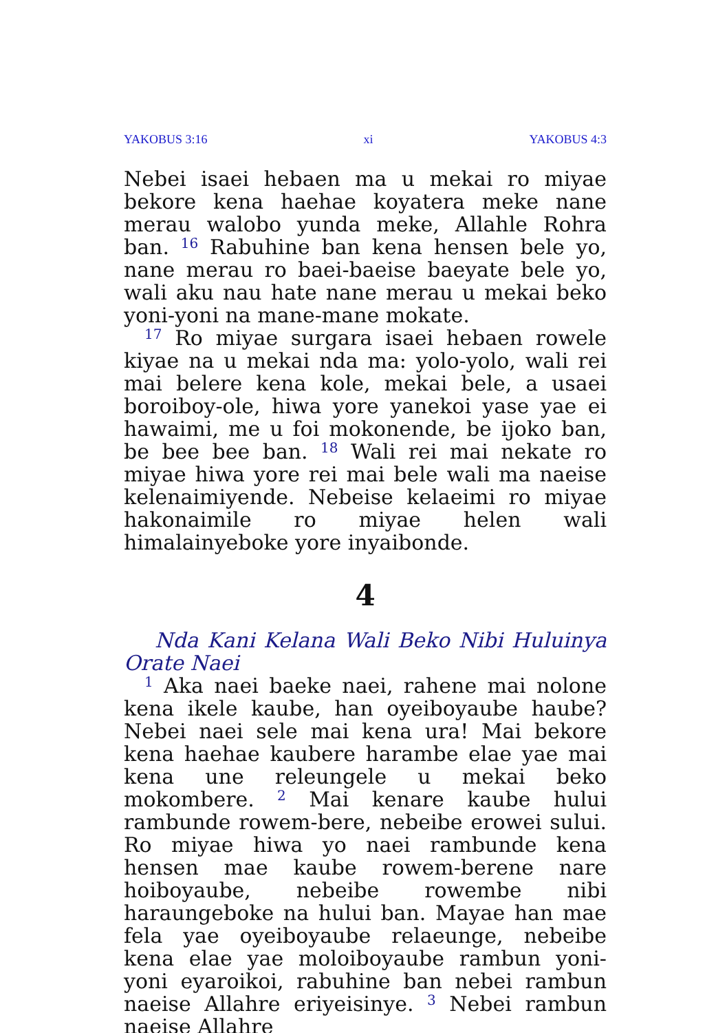YAKOBUS 3:16 xi YAKOBUS 4:3
Nebei isaei hebaen ma u mekai ro miyae bekore kena haehae koyatera meke nane merau walobo yunda meke, Allahle Rohra ban. <sup>16</sup> Rabuhine ban kena hensen bele yo, nane merau ro baei-baeise baeyate bele yo, wali aku nau hate nane merau u mekai beko yoni-yoni na mane-mane mokate.
<sup>17</sup> Ro miyae surgara isaei hebaen rowele kiyae na u mekai nda ma: yolo-yolo, wali rei mai belere kena kole, mekai bele, a usaei boroiboy-ole, hiwa yore yanekoi yase yae ei hawaimi, me u foi mokonende, be ijoko ban, be bee bee ban. <sup>18</sup> Wali rei mai nekate ro miyae hiwa yore rei mai bele wali ma naeise kelenaimiyende. Nebeise kelaeimi ro miyae hakonaimile ro miyae helen wali himalainyeboke yore inyaibonde.
4
Nda Kani Kelana Wali Beko Nibi Huluinya Orate Naei
<sup>1</sup> Aka naei baeke naei, rahene mai nolone kena ikele kaube, han oyeiboyaube haube? Nebei naei sele mai kena ura! Mai bekore kena haehae kaubere harambe elae yae mai kena une releungele u mekai beko mokombere. <sup>2</sup> Mai kenare kaube hului rambunde rowem-bere, nebeibe erowei sului. Ro miyae hiwa yo naei rambunde kena hensen mae kaube rowem-berene nare hoiboyaube, nebeibe rowembe nibi haraungeboke na hului ban. Mayae han mae fela yae oyeiboyaube relaeunge, nebeibe kena elae yae moloiboyaube rambun yoni-yoni eyaroikoi, rabuhine ban nebei rambun naeise Allahre eriyeisinye. <sup>3</sup> Nebei rambun naeise Allahre